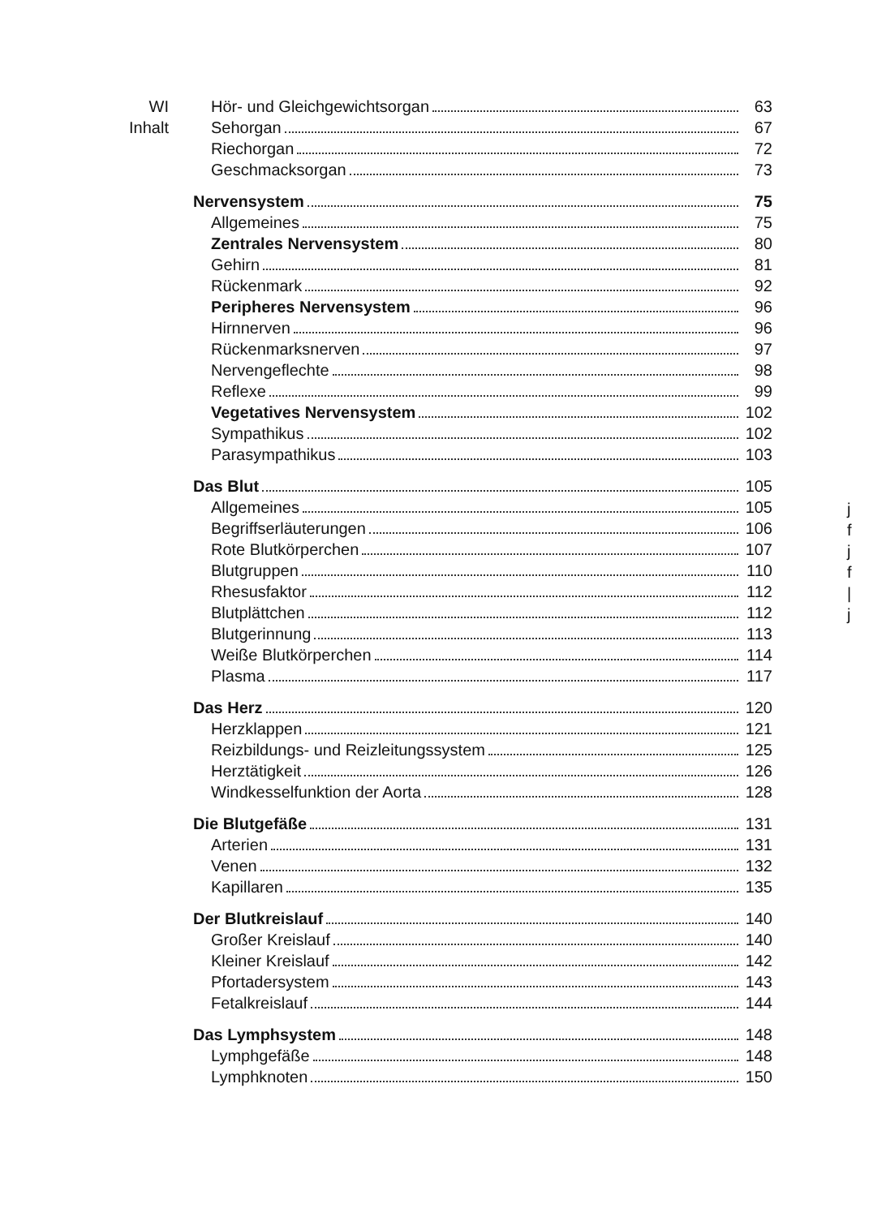WI
Inhalt
Hör- und Gleichgewichtsorgan 63
Sehorgan 67
Riechorgan 72
Geschmacksorgan 73
Nervensystem 75
Allgemeines 75
Zentrales Nervensystem 80
Gehirn 81
Rückenmark 92
Peripheres Nervensystem 96
Hirnnerven 96
Rückenmarksnerven 97
Nervengeflechte 98
Reflexe 99
Vegetatives Nervensystem 102
Sympathikus 102
Parasympathikus 103
Das Blut 105
Allgemeines 105
Begriffserläuterungen 106
Rote Blutkörperchen 107
Blutgruppen 110
Rhesusfaktor 112
Blutplättchen 112
Blutgerinnung 113
Weiße Blutkörperchen 114
Plasma 117
Das Herz 120
Herzklappen 121
Reizbildungs- und Reizleitungssystem 125
Herztätigkeit 126
Windkesselfunktion der Aorta 128
Die Blutgefäße 131
Arterien 131
Venen 132
Kapillaren 135
Der Blutkreislauf 140
Großer Kreislauf 140
Kleiner Kreislauf 142
Pfortadersystem 143
Fetalkreislauf 144
Das Lymphsystem 148
Lymphgefäße 148
Lymphknoten 150
j
f
j
f
|
j